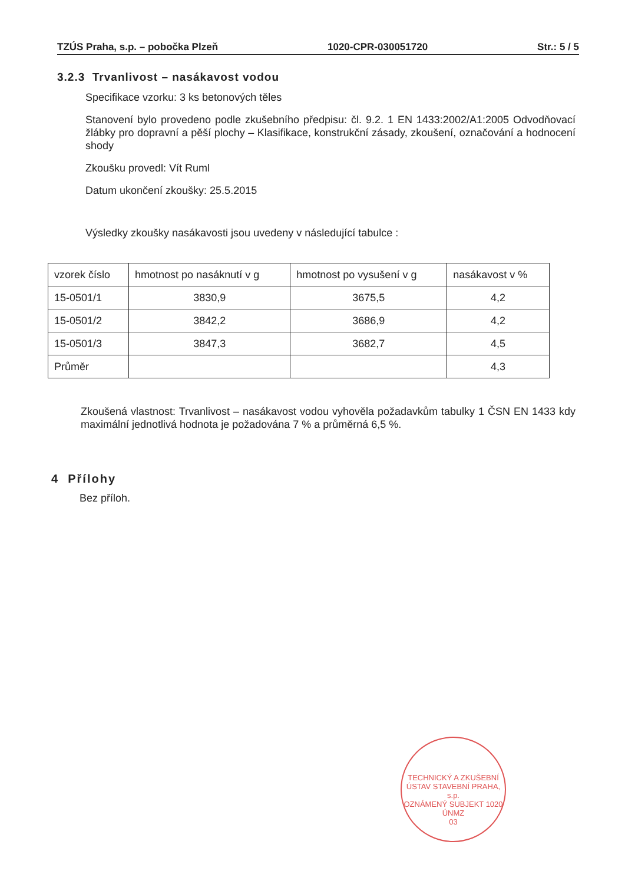TZÚS Praha, s.p. – pobočka Plzeň 1020-CPR-030051720 Str.: 5 / 5
3.2.3 Trvanlivost – nasákavost vodou
Specifikace vzorku: 3 ks betonových těles
Stanovení bylo provedeno podle zkušebního předpisu: čl. 9.2. 1 EN 1433:2002/A1:2005 Odvodňovací žlábky pro dopravní a pěší plochy – Klasifikace, konstrukční zásady, zkoušení, označování a hodnocení shody
Zkoušku provedl: Vít Ruml
Datum ukončení zkoušky: 25.5.2015
Výsledky zkoušky nasákavosti jsou uvedeny v následující tabulce :
| vzorek číslo | hmotnost po nasáknutí v g | hmotnost po vysušení v g | nasákavost v % |
| 15-0501/1 | 3830,9 | 3675,5 | 4,2 |
| 15-0501/2 | 3842,2 | 3686,9 | 4,2 |
| 15-0501/3 | 3847,3 | 3682,7 | 4,5 |
| Průměr | | | 4,3 |
Zkoušená vlastnost: Trvanlivost – nasákavost vodou vyhověla požadavkům tabulky 1 ČSN EN 1433 kdy maximální jednotlivá hodnota je požadována 7 % a průměrná 6,5 %.
4 Přílohy
Bez příloh.
TECHNICKÝ A ZKUŠEBNÍ ÚSTAV STAVEBNÍ PRAHA, s.p.
OZNÁMENÝ SUBJEKT 1020
ÚNMZ
03